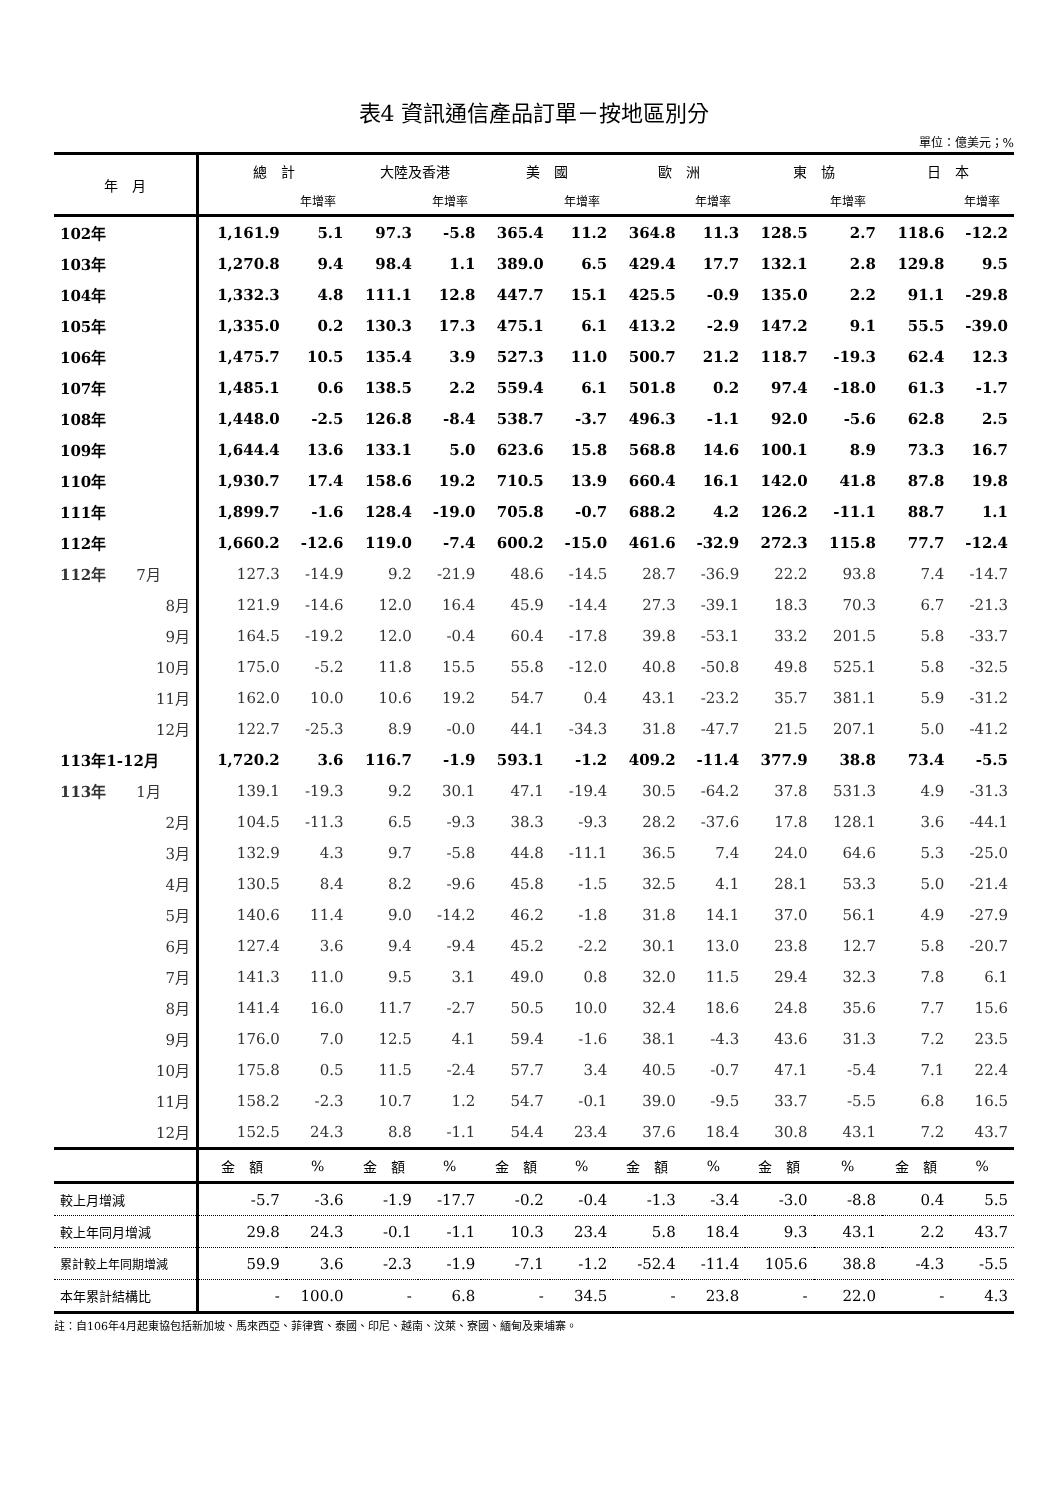表4 資訊通信產品訂單－按地區別分
單位：億美元；%
| 年 月 | 總 計 | | 大陸及香港 | | 美 國 | | 歐 洲 | | 東 協 | | 日 本 | |
| --- | --- | --- | --- | --- | --- | --- | --- | --- | --- | --- | --- | --- |
| | | 年增率 | | 年增率 | | 年增率 | | 年增率 | | 年增率 | | 年增率 |
| 102年 | 1,161.9 | 5.1 | 97.3 | -5.8 | 365.4 | 11.2 | 364.8 | 11.3 | 128.5 | 2.7 | 118.6 | -12.2 |
| 103年 | 1,270.8 | 9.4 | 98.4 | 1.1 | 389.0 | 6.5 | 429.4 | 17.7 | 132.1 | 2.8 | 129.8 | 9.5 |
| 104年 | 1,332.3 | 4.8 | 111.1 | 12.8 | 447.7 | 15.1 | 425.5 | -0.9 | 135.0 | 2.2 | 91.1 | -29.8 |
| 105年 | 1,335.0 | 0.2 | 130.3 | 17.3 | 475.1 | 6.1 | 413.2 | -2.9 | 147.2 | 9.1 | 55.5 | -39.0 |
| 106年 | 1,475.7 | 10.5 | 135.4 | 3.9 | 527.3 | 11.0 | 500.7 | 21.2 | 118.7 | -19.3 | 62.4 | 12.3 |
| 107年 | 1,485.1 | 0.6 | 138.5 | 2.2 | 559.4 | 6.1 | 501.8 | 0.2 | 97.4 | -18.0 | 61.3 | -1.7 |
| 108年 | 1,448.0 | -2.5 | 126.8 | -8.4 | 538.7 | -3.7 | 496.3 | -1.1 | 92.0 | -5.6 | 62.8 | 2.5 |
| 109年 | 1,644.4 | 13.6 | 133.1 | 5.0 | 623.6 | 15.8 | 568.8 | 14.6 | 100.1 | 8.9 | 73.3 | 16.7 |
| 110年 | 1,930.7 | 17.4 | 158.6 | 19.2 | 710.5 | 13.9 | 660.4 | 16.1 | 142.0 | 41.8 | 87.8 | 19.8 |
| 111年 | 1,899.7 | -1.6 | 128.4 | -19.0 | 705.8 | -0.7 | 688.2 | 4.2 | 126.2 | -11.1 | 88.7 | 1.1 |
| 112年 | 1,660.2 | -12.6 | 119.0 | -7.4 | 600.2 | -15.0 | 461.6 | -32.9 | 272.3 | 115.8 | 77.7 | -12.4 |
| 112年 7月 | 127.3 | -14.9 | 9.2 | -21.9 | 48.6 | -14.5 | 28.7 | -36.9 | 22.2 | 93.8 | 7.4 | -14.7 |
| 8月 | 121.9 | -14.6 | 12.0 | 16.4 | 45.9 | -14.4 | 27.3 | -39.1 | 18.3 | 70.3 | 6.7 | -21.3 |
| 9月 | 164.5 | -19.2 | 12.0 | -0.4 | 60.4 | -17.8 | 39.8 | -53.1 | 33.2 | 201.5 | 5.8 | -33.7 |
| 10月 | 175.0 | -5.2 | 11.8 | 15.5 | 55.8 | -12.0 | 40.8 | -50.8 | 49.8 | 525.1 | 5.8 | -32.5 |
| 11月 | 162.0 | 10.0 | 10.6 | 19.2 | 54.7 | 0.4 | 43.1 | -23.2 | 35.7 | 381.1 | 5.9 | -31.2 |
| 12月 | 122.7 | -25.3 | 8.9 | -0.0 | 44.1 | -34.3 | 31.8 | -47.7 | 21.5 | 207.1 | 5.0 | -41.2 |
| 113年1-12月 | 1,720.2 | 3.6 | 116.7 | -1.9 | 593.1 | -1.2 | 409.2 | -11.4 | 377.9 | 38.8 | 73.4 | -5.5 |
| 113年 1月 | 139.1 | -19.3 | 9.2 | 30.1 | 47.1 | -19.4 | 30.5 | -64.2 | 37.8 | 531.3 | 4.9 | -31.3 |
| 2月 | 104.5 | -11.3 | 6.5 | -9.3 | 38.3 | -9.3 | 28.2 | -37.6 | 17.8 | 128.1 | 3.6 | -44.1 |
| 3月 | 132.9 | 4.3 | 9.7 | -5.8 | 44.8 | -11.1 | 36.5 | 7.4 | 24.0 | 64.6 | 5.3 | -25.0 |
| 4月 | 130.5 | 8.4 | 8.2 | -9.6 | 45.8 | -1.5 | 32.5 | 4.1 | 28.1 | 53.3 | 5.0 | -21.4 |
| 5月 | 140.6 | 11.4 | 9.0 | -14.2 | 46.2 | -1.8 | 31.8 | 14.1 | 37.0 | 56.1 | 4.9 | -27.9 |
| 6月 | 127.4 | 3.6 | 9.4 | -9.4 | 45.2 | -2.2 | 30.1 | 13.0 | 23.8 | 12.7 | 5.8 | -20.7 |
| 7月 | 141.3 | 11.0 | 9.5 | 3.1 | 49.0 | 0.8 | 32.0 | 11.5 | 29.4 | 32.3 | 7.8 | 6.1 |
| 8月 | 141.4 | 16.0 | 11.7 | -2.7 | 50.5 | 10.0 | 32.4 | 18.6 | 24.8 | 35.6 | 7.7 | 15.6 |
| 9月 | 176.0 | 7.0 | 12.5 | 4.1 | 59.4 | -1.6 | 38.1 | -4.3 | 43.6 | 31.3 | 7.2 | 23.5 |
| 10月 | 175.8 | 0.5 | 11.5 | -2.4 | 57.7 | 3.4 | 40.5 | -0.7 | 47.1 | -5.4 | 7.1 | 22.4 |
| 11月 | 158.2 | -2.3 | 10.7 | 1.2 | 54.7 | -0.1 | 39.0 | -9.5 | 33.7 | -5.5 | 6.8 | 16.5 |
| 12月 | 152.5 | 24.3 | 8.8 | -1.1 | 54.4 | 23.4 | 37.6 | 18.4 | 30.8 | 43.1 | 7.2 | 43.7 |
| | 金 額 | % | 金 額 | % | 金 額 | % | 金 額 | % | 金 額 | % | 金 額 | % |
| 較上月增減 | -5.7 | -3.6 | -1.9 | -17.7 | -0.2 | -0.4 | -1.3 | -3.4 | -3.0 | -8.8 | 0.4 | 5.5 |
| 較上年同月增減 | 29.8 | 24.3 | -0.1 | -1.1 | 10.3 | 23.4 | 5.8 | 18.4 | 9.3 | 43.1 | 2.2 | 43.7 |
| 累計較上年同期增減 | 59.9 | 3.6 | -2.3 | -1.9 | -7.1 | -1.2 | -52.4 | -11.4 | 105.6 | 38.8 | -4.3 | -5.5 |
| 本年累計結構比 | - | 100.0 | - | 6.8 | - | 34.5 | - | 23.8 | - | 22.0 | - | 4.3 |
註：自106年4月起東協包括新加坡、馬來西亞、菲律賓、泰國、印尼、越南、汶萊、寮國、緬甸及柬埔寨。